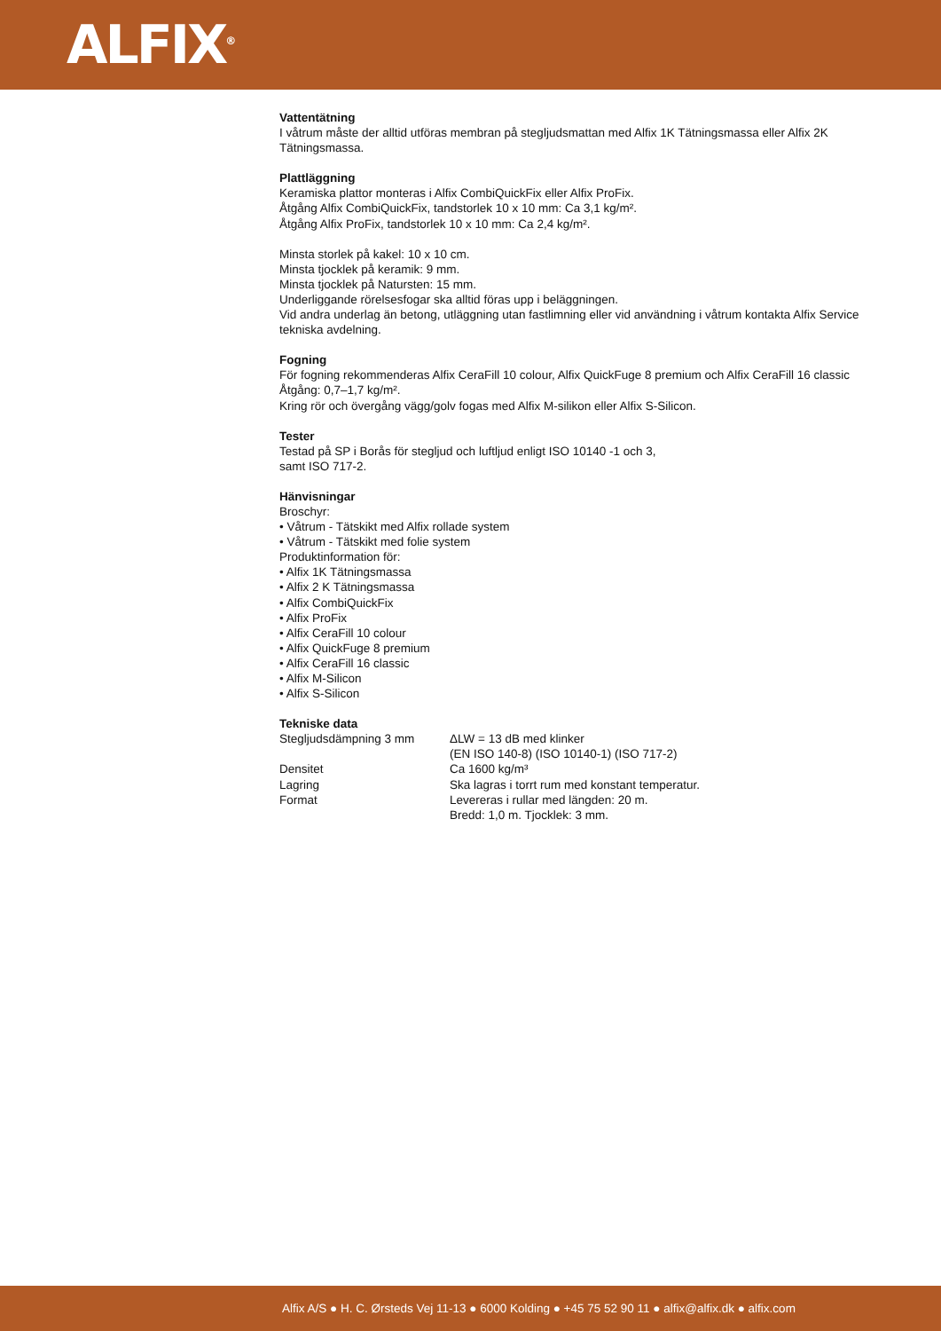ALFIX<sup>®</sup>
Vattentätning
I våtrum måste der alltid utföras membran på stegljudsmattan med Alfix 1K Tätningsmassa eller Alfix 2K Tätningsmassa.
Plattläggning
Keramiska plattor monteras i Alfix CombiQuickFix eller Alfix ProFix.
Åtgång Alfix CombiQuickFix, tandstorlek 10 x 10 mm: Ca 3,1 kg/m².
Åtgång Alfix ProFix, tandstorlek 10 x 10 mm: Ca 2,4 kg/m².
Minsta storlek på kakel: 10 x 10 cm.
Minsta tjocklek på keramik: 9 mm.
Minsta tjocklek på Natursten: 15 mm.
Underliggande rörelsesfogar ska alltid föras upp i beläggningen.
Vid andra underlag än betong, utläggning utan fastlimning eller vid användning i våtrum kontakta Alfix Service tekniska avdelning.
Fogning
För fogning rekommenderas Alfix CeraFill 10 colour, Alfix QuickFuge 8 premium och Alfix CeraFill 16 classic
Åtgång: 0,7–1,7 kg/m².
Kring rör och övergång vägg/golv fogas med Alfix M-silikon eller Alfix S-Silicon.
Tester
Testad på SP i Borås för stegljud och luftljud enligt ISO 10140 -1 och 3,
samt ISO 717-2.
Hänvisningar
Broschyr:
• Våtrum - Tätskikt med Alfix rollade system
• Våtrum - Tätskikt med folie system
Produktinformation för:
• Alfix 1K Tätningsmassa
• Alfix 2 K Tätningsmassa
• Alfix CombiQuickFix
• Alfix ProFix
• Alfix CeraFill 10 colour
• Alfix QuickFuge 8 premium
• Alfix CeraFill 16 classic
• Alfix M-Silicon
• Alfix S-Silicon
Tekniske data
| Stegljudsdämpning 3 mm | ΔLW = 13 dB med klinker (EN ISO 140-8) (ISO 10140-1) (ISO 717-2) |
| Densitet | Ca 1600 kg/m³ |
| Lagring | Ska lagras i torrt rum med konstant temperatur. |
| Format | Levereras i rullar med längden: 20 m. Bredd: 1,0 m. Tjocklek: 3 mm. |
Alfix A/S ● H. C. Ørsteds Vej 11-13 ● 6000 Kolding ● +45 75 52 90 11 ● alfix@alfix.dk ● alfix.com